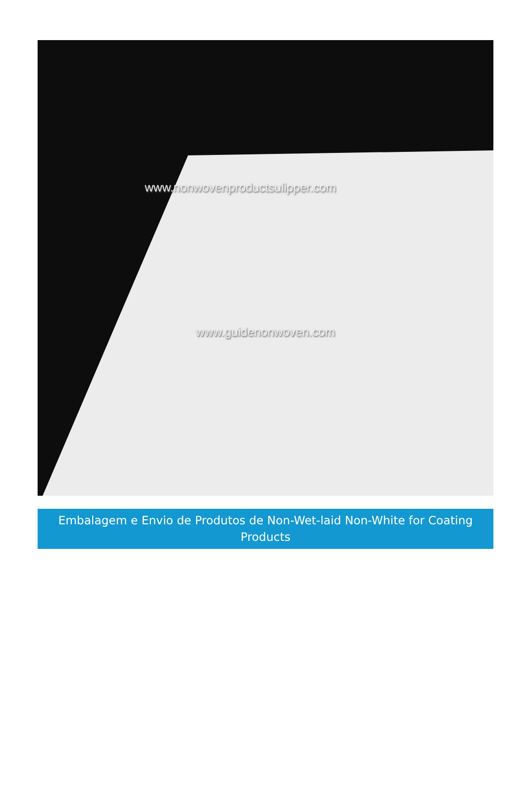www.nonwovenproductsulipper.com
www.guidenonwoven.com
Embalagem e Envio de Produtos de Non-Wet-laid Non-White for Coating Products